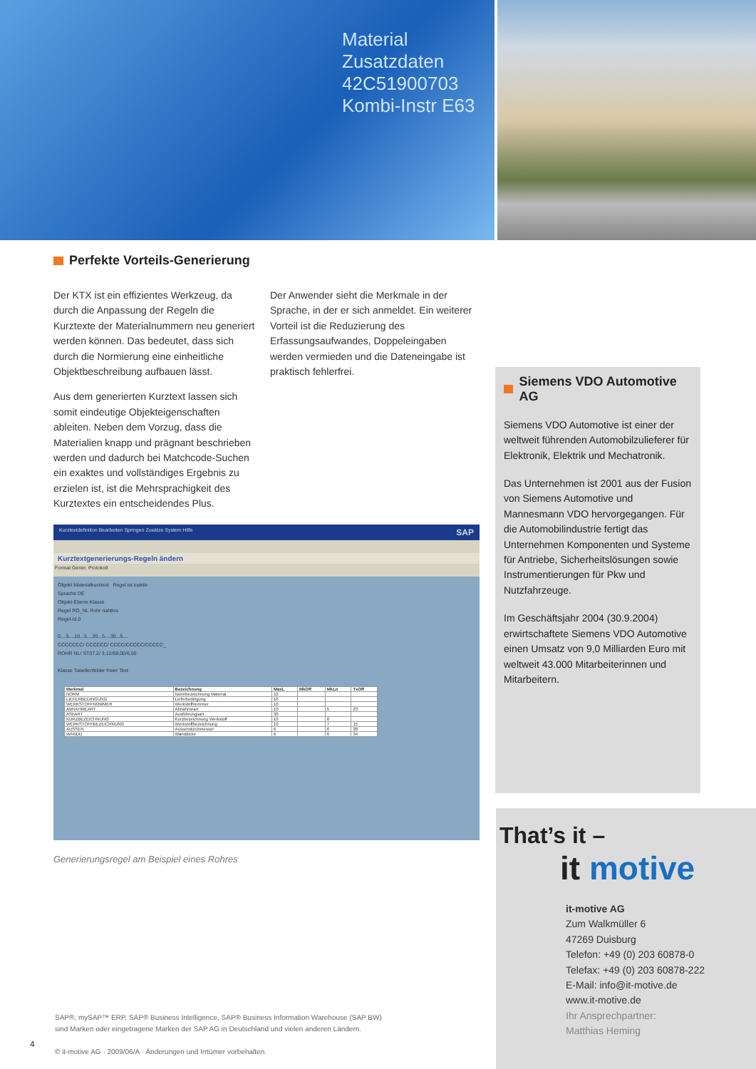Material Zusatzdaten
42C51900703
Kombi-Instr E63
Perfekte Vorteils-Generierung
Der KTX ist ein effizientes Werkzeug, da durch die Anpassung der Regeln die Kurztexte der Materialnummern neu generiert werden können. Das bedeutet, dass sich durch die Normierung eine einheitliche Objektbeschreibung aufbauen lässt.
Aus dem generierten Kurztext lassen sich somit eindeutige Objekteigenschaften ableiten. Neben dem Vorzug, dass die Materialien knapp und prägnant beschrieben werden und dadurch bei Matchcode-Suchen ein exaktes und vollständiges Ergebnis zu erzielen ist, ist die Mehrsprachigkeit des Kurztextes ein entscheidendes Plus.
Der Anwender sieht die Merkmale in der Sprache, in der er sich anmeldet. Ein weiterer Vorteil ist die Reduzierung des Erfassungsaufwandes, Doppeleingaben werden vermieden und die Dateneingabe ist praktisch fehlerfrei.
Kurztextdefinition Bearbeiten Springen Zusätze System Hilfe SAP
Kurztextgenerierungs-Regeln ändern
Format Gener. Protokoll
Objekt Materialkurztext Regel ist inaktiv
Sprache DE
Objekt-Ebene Klasse
Regel RO_NL Rohr nahtlos
Regel-Id 0
0....5....10...5....20...5....30...5....
CCCCCCC/ CCCCCC/ CCCC/CCCCC/CCCCC_
ROHR NL/ ST37.2/ 3.12/59,00/6,50
Klasse Tabellenfelder freier Text
| Merkmal | Bezeichnung | MaxL | MkOff | MkLn | TxOff |
| --- | --- | --- | --- | --- | --- |
| NORM | Normbezeichnung Material | 10 | | | |
| LIEFERBEDINGUNG | Lieferbedingung | 10 | | | |
| WERKSTOFFNUMMER | Werkstoffnummer | 10 | | | |
| ABNAHMEART | Abnahmeart | 10 | | 5 | 23 |
| ASFART | Ausführungsart | 30 | | | |
| KURZBEZEICHNUNG | Kurzbezeichnung Werkstoff | 10 | | 8 | |
| WERKSTOFFBEZEICHNUNG | Werkstoffbezeichnung | 10 | | 7 | 15 |
| AUSSEN | Aussendurchmesser | 6 | | 6 | 28 |
| WANDD | Wanddicke | 6 | | 6 | 34 |
Generierungsregel am Beispiel eines Rohres
Siemens VDO Automotive AG
Siemens VDO Automotive ist einer der weltweit führenden Automobilzulieferer für Elektronik, Elektrik und Mechatronik.
Das Unternehmen ist 2001 aus der Fusion von Siemens Automotive und Mannesmann VDO hervorgegangen. Für die Automobilindustrie fertigt das Unternehmen Komponenten und Systeme für Antriebe, Sicherheitslösungen sowie Instrumentierungen für Pkw und Nutzfahrzeuge.
Im Geschäftsjahr 2004 (30.9.2004) erwirtschaftete Siemens VDO Automotive einen Umsatz von 9,0 Milliarden Euro mit weltweit 43.000 Mitarbeiterinnen und Mitarbeitern.
That’s it –
it motive
it-motive AG
Zum Walkmüller 6
47269 Duisburg
Telefon: +49 (0) 203 60878-0
Telefax: +49 (0) 203 60878-222
E-Mail: info@it-motive.de
www.it-motive.de
Ihr Ansprechpartner:
Matthias Heming
SAP®, mySAP™ ERP, SAP® Business Intelligence, SAP® Business Information Warehouse (SAP BW)
sind Marken oder eingetragene Marken der SAP AG in Deutschland und vielen anderen Ländern.
© it-motive AG · 2009/06/A · Änderungen und Irrtümer vorbehalten.
4